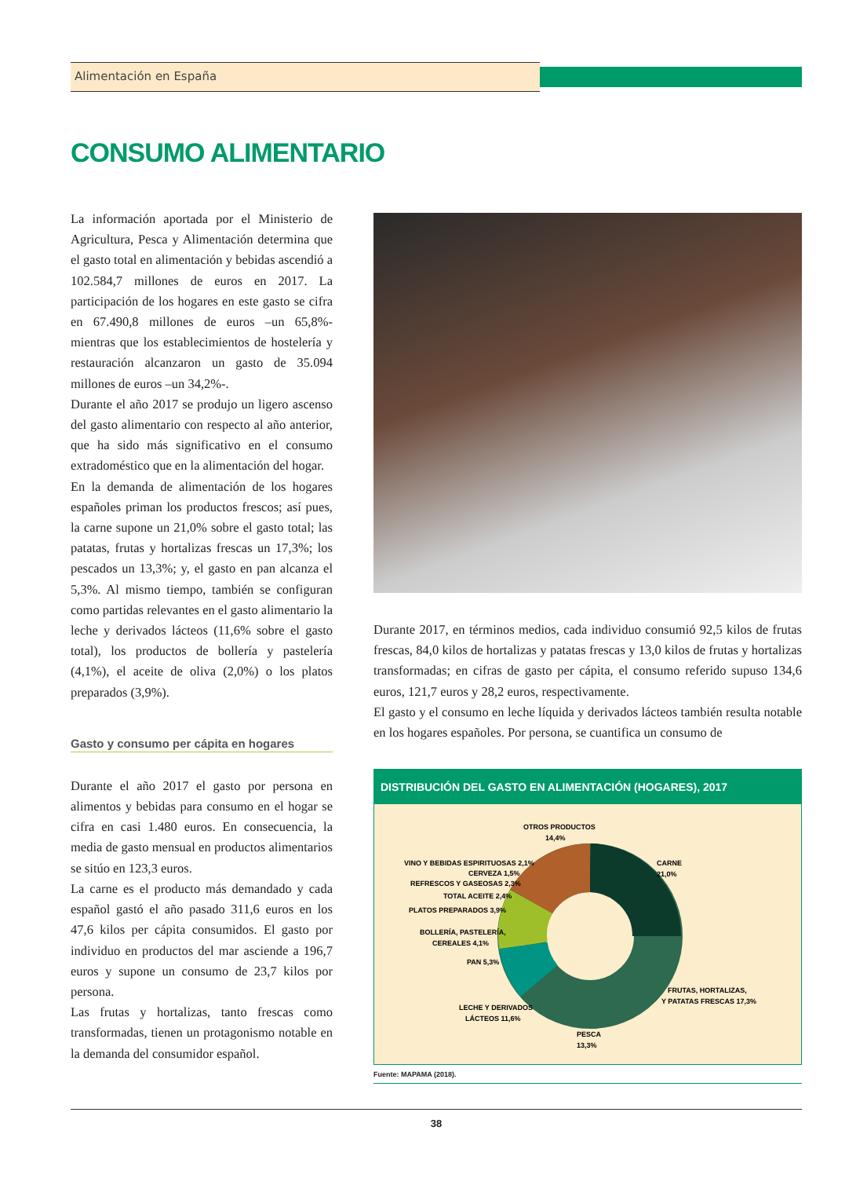Alimentación en España
CONSUMO ALIMENTARIO
La información aportada por el Ministerio de Agricultura, Pesca y Alimentación determina que el gasto total en alimentación y bebidas ascendió a 102.584,7 millones de euros en 2017. La participación de los hogares en este gasto se cifra en 67.490,8 millones de euros –un 65,8%- mientras que los establecimientos de hostelería y restauración alcanzaron un gasto de 35.094 millones de euros –un 34,2%-.
Durante el año 2017 se produjo un ligero ascenso del gasto alimentario con respecto al año anterior, que ha sido más significativo en el consumo extradoméstico que en la alimentación del hogar.
En la demanda de alimentación de los hogares españoles priman los productos frescos; así pues, la carne supone un 21,0% sobre el gasto total; las patatas, frutas y hortalizas frescas un 17,3%; los pescados un 13,3%; y, el gasto en pan alcanza el 5,3%. Al mismo tiempo, también se configuran como partidas relevantes en el gasto alimentario la leche y derivados lácteos (11,6% sobre el gasto total), los productos de bollería y pastelería (4,1%), el aceite de oliva (2,0%) o los platos preparados (3,9%).
Gasto y consumo per cápita en hogares
Durante el año 2017 el gasto por persona en alimentos y bebidas para consumo en el hogar se cifra en casi 1.480 euros. En consecuencia, la media de gasto mensual en productos alimentarios se sitúo en 123,3 euros.
La carne es el producto más demandado y cada español gastó el año pasado 311,6 euros en los 47,6 kilos per cápita consumidos. El gasto por individuo en productos del mar asciende a 196,7 euros y supone un consumo de 23,7 kilos por persona.
Las frutas y hortalizas, tanto frescas como transformadas, tienen un protagonismo notable en la demanda del consumidor español.
Durante 2017, en términos medios, cada individuo consumió 92,5 kilos de frutas frescas, 84,0 kilos de hortalizas y patatas frescas y 13,0 kilos de frutas y hortalizas transformadas; en cifras de gasto per cápita, el consumo referido supuso 134,6 euros, 121,7 euros y 28,2 euros, respectivamente.
El gasto y el consumo en leche líquida y derivados lácteos también resulta notable en los hogares españoles. Por persona, se cuantifica un consumo de
DISTRIBUCIÓN DEL GASTO EN ALIMENTACIÓN (HOGARES), 2017
OTROS PRODUCTOS
14,4%
CARNE
21,0%
VINO Y BEBIDAS ESPIRITUOSAS 2,1%
CERVEZA 1,5%
REFRESCOS Y GASEOSAS 2,3%
TOTAL ACEITE 2,4%
PLATOS PREPARADOS 3,9%
BOLLERÍA, PASTELERÍA,
CEREALES 4,1%
PAN 5,3%
FRUTAS, HORTALIZAS,
Y PATATAS FRESCAS 17,3%
LECHE Y DERIVADOS
LÁCTEOS 11,6%
PESCA
13,3%
Fuente: MAPAMA (2018).
38